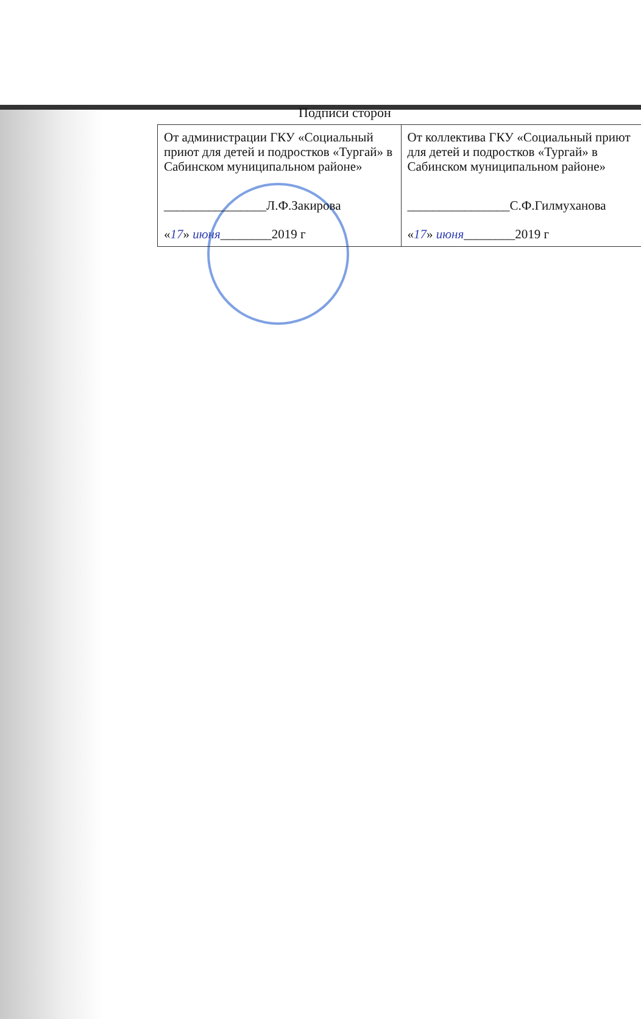Подписи сторон
| От администрации ГКУ «Социальный приют для детей и подростков «Тургай» в Сабинском муниципальном районе» ________________Л.Ф.Закирова « 17 » июня ________2019 г | От коллектива ГКУ «Социальный приют для детей и подростков «Тургай» в Сабинском муниципальном районе» ________________С.Ф.Гилмуханова « 17 » июня ________2019 г |